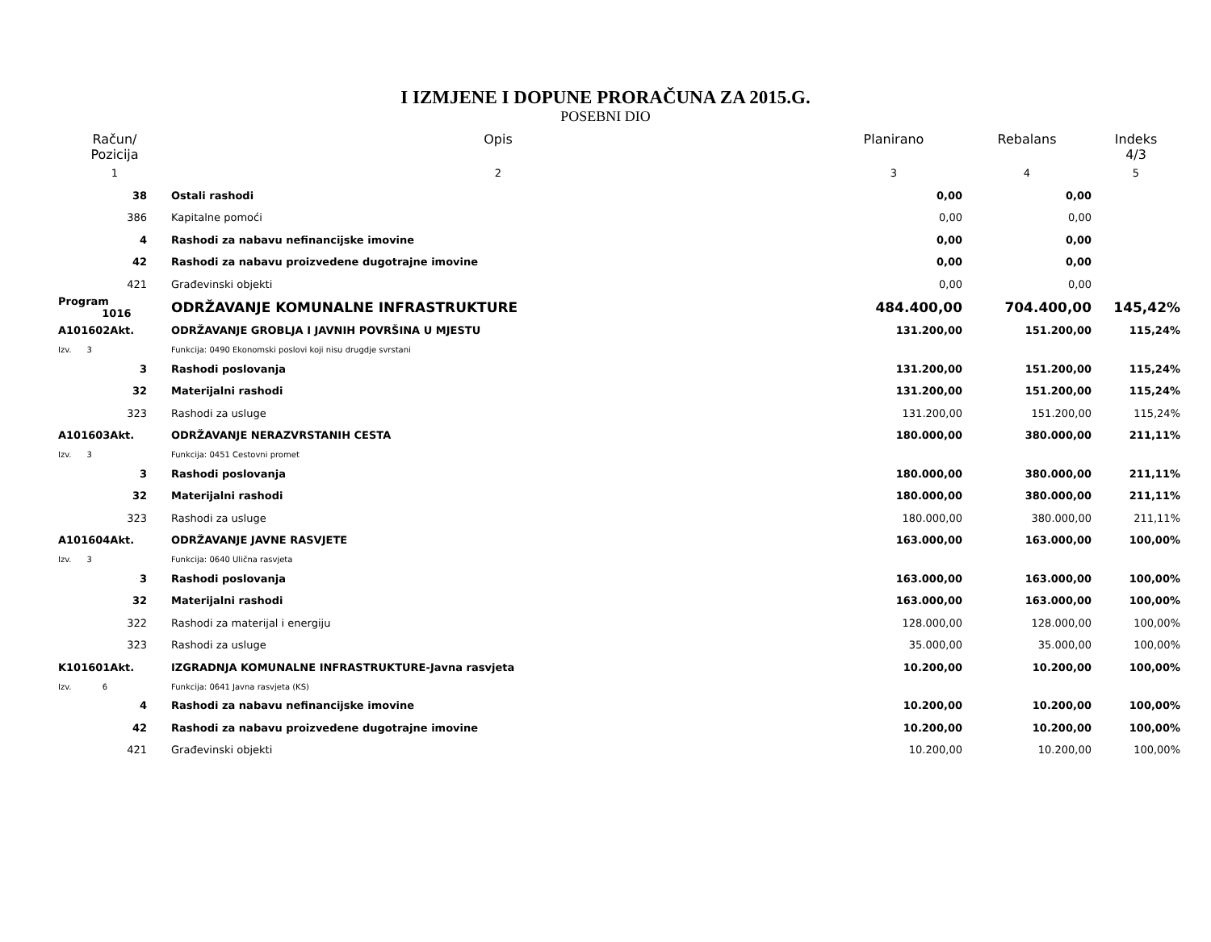I IZMJENE I DOPUNE PRORAČUNA ZA 2015.G.
POSEBNI DIO
| Račun/ Pozicija | Opis | Planirano | Rebalans | Indeks 4/3 |
| --- | --- | --- | --- | --- |
| 1 | 2 | 3 | 4 | 5 |
| 38 | Ostali rashodi | 0,00 | 0,00 | |
| 386 | Kapitalne pomoći | 0,00 | 0,00 | |
| 4 | Rashodi za nabavu nefinancijske imovine | 0,00 | 0,00 | |
| 42 | Rashodi za nabavu proizvedene dugotrajne imovine | 0,00 | 0,00 | |
| 421 | Građevinski objekti | 0,00 | 0,00 | |
| Program 1016 | ODRŽAVANJE KOMUNALNE INFRASTRUKTURE | 484.400,00 | 704.400,00 | 145,42% |
| A101602Akt. | ODRŽAVANJE GROBLJA I JAVNIH POVRŠINA U MJESTU | 131.200,00 | 151.200,00 | 115,24% |
| Izv. 3 | Funkcija: 0490 Ekonomski poslovi koji nisu drugdje svrstani | | | |
| 3 | Rashodi poslovanja | 131.200,00 | 151.200,00 | 115,24% |
| 32 | Materijalni rashodi | 131.200,00 | 151.200,00 | 115,24% |
| 323 | Rashodi za usluge | 131.200,00 | 151.200,00 | 115,24% |
| A101603Akt. | ODRŽAVANJE NERAZVRSTANIH CESTA | 180.000,00 | 380.000,00 | 211,11% |
| Izv. 3 | Funkcija: 0451 Cestovni promet | | | |
| 3 | Rashodi poslovanja | 180.000,00 | 380.000,00 | 211,11% |
| 32 | Materijalni rashodi | 180.000,00 | 380.000,00 | 211,11% |
| 323 | Rashodi za usluge | 180.000,00 | 380.000,00 | 211,11% |
| A101604Akt. | ODRŽAVANJE JAVNE RASVJETE | 163.000,00 | 163.000,00 | 100,00% |
| Izv. 3 | Funkcija: 0640 Ulična rasvjeta | | | |
| 3 | Rashodi poslovanja | 163.000,00 | 163.000,00 | 100,00% |
| 32 | Materijalni rashodi | 163.000,00 | 163.000,00 | 100,00% |
| 322 | Rashodi za materijal i energiju | 128.000,00 | 128.000,00 | 100,00% |
| 323 | Rashodi za usluge | 35.000,00 | 35.000,00 | 100,00% |
| K101601Akt. | IZGRADNJA KOMUNALNE INFRASTRUKTURE-Javna rasvjeta | 10.200,00 | 10.200,00 | 100,00% |
| Izv. 6 | Funkcija: 0641 Javna rasvjeta (KS) | | | |
| 4 | Rashodi za nabavu nefinancijske imovine | 10.200,00 | 10.200,00 | 100,00% |
| 42 | Rashodi za nabavu proizvedene dugotrajne imovine | 10.200,00 | 10.200,00 | 100,00% |
| 421 | Građevinski objekti | 10.200,00 | 10.200,00 | 100,00% |